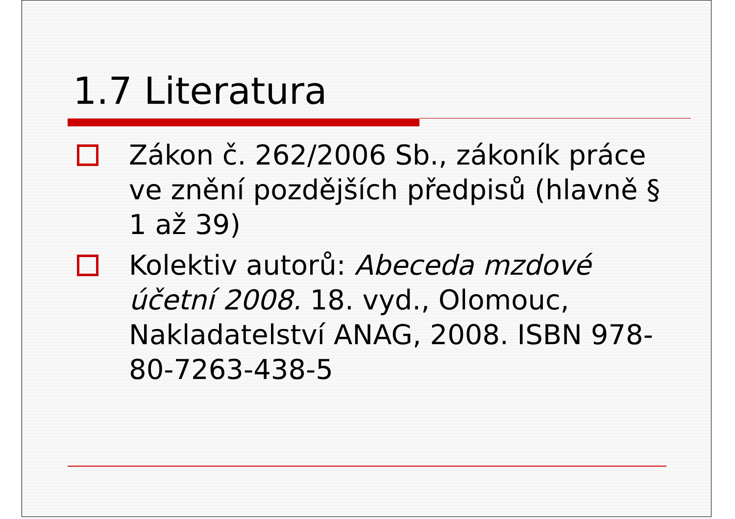1.7 Literatura
Zákon č. 262/2006 Sb., zákoník práce ve znění pozdějších předpisů (hlavně § 1 až 39)
Kolektiv autorů: Abeceda mzdové účetní 2008. 18. vyd., Olomouc, Nakladatelství ANAG, 2008. ISBN 978-80-7263-438-5